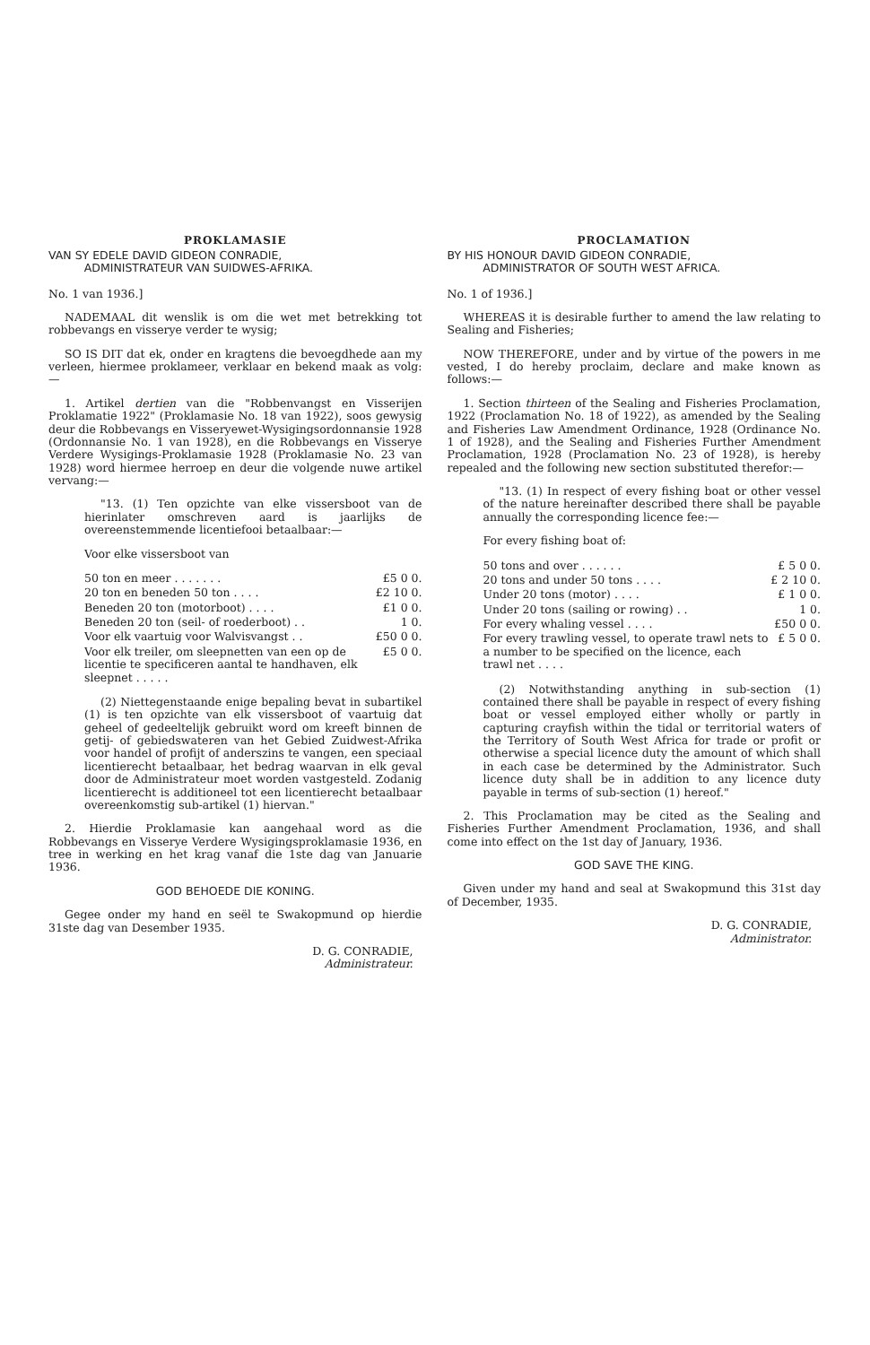PROKLAMASIE
VAN SY EDELE DAVID GIDEON CONRADIE,
ADMINISTRATEUR VAN SUIDWES-AFRIKA.
No. 1 van 1936.]
NADEMAAL dit wenslik is om die wet met betrekking tot robbevangs en visserye verder te wysig;
SO IS DIT dat ek, onder en kragtens die bevoegdhede aan my verleen, hiermee proklameer, verklaar en bekend maak as volg:—
1. Artikel dertien van die "Robbenvangst en Visserijen Proklamatie 1922" (Proklamasie No. 18 van 1922), soos gewysig deur die Robbevangs en Visseryewet-Wysigingsordonnansie 1928 (Ordonnansie No. 1 van 1928), en die Robbevangs en Visserye Verdere Wysigings-Proklamasie 1928 (Proklamasie No. 23 van 1928) word hiermee herroep en deur die volgende nuwe artikel vervang:—
"13. (1) Ten opzichte van elke vissersboot van de hierinlater omschreven aard is jaarlijks de overeenstemmende licentiefooi betaalbaar:—
Voor elke vissersboot van
| 50 ton en meer . . . . . . . | £5 0 0. |
| 20 ton en beneden 50 ton . . . . | £2 10 0. |
| Beneden 20 ton (motorboot) . . . . | £1 0 0. |
| Beneden 20 ton (seil- of roederboot) . . | 1 0. |
| Voor elk vaartuig voor Walvisvangst . . | £50 0 0. |
| Voor elk treiler, om sleepnetten van een op de licentie te specificeren aantal te handhaven, elk sleepnet . . . . . | £5 0 0. |
(2) Niettegenstaande enige bepaling bevat in subartikel (1) is ten opzichte van elk vissersboot of vaartuig dat geheel of gedeeltelijk gebruikt word om kreeft binnen de getij- of gebiedswateren van het Gebied Zuidwest-Afrika voor handel of profijt of anderszins te vangen, een speciaal licentierecht betaalbaar, het bedrag waarvan in elk geval door de Administrateur moet worden vastgesteld. Zodanig licentierecht is additioneel tot een licentierecht betaalbaar overeenkomstig sub-artikel (1) hiervan."
2. Hierdie Proklamasie kan aangehaal word as die Robbevangs en Visserye Verdere Wysigingsproklamasie 1936, en tree in werking en het krag vanaf die 1ste dag van Januarie 1936.
GOD BEHOEDE DIE KONING.
Gegee onder my hand en seël te Swakopmund op hierdie 31ste dag van Desember 1935.
D. G. CONRADIE,
Administrateur.
PROCLAMATION
BY HIS HONOUR DAVID GIDEON CONRADIE,
ADMINISTRATOR OF SOUTH WEST AFRICA.
No. 1 of 1936.]
WHEREAS it is desirable further to amend the law relating to Sealing and Fisheries;
NOW THEREFORE, under and by virtue of the powers in me vested, I do hereby proclaim, declare and make known as follows:—
1. Section thirteen of the Sealing and Fisheries Proclamation, 1922 (Proclamation No. 18 of 1922), as amended by the Sealing and Fisheries Law Amendment Ordinance, 1928 (Ordinance No. 1 of 1928), and the Sealing and Fisheries Further Amendment Proclamation, 1928 (Proclamation No. 23 of 1928), is hereby repealed and the following new section substituted therefor:—
"13. (1) In respect of every fishing boat or other vessel of the nature hereinafter described there shall be payable annually the corresponding licence fee:—
For every fishing boat of:
| 50 tons and over . . . . . . | £ 5 0 0. |
| 20 tons and under 50 tons . . . . | £ 2 10 0. |
| Under 20 tons (motor) . . . . | £ 1 0 0. |
| Under 20 tons (sailing or rowing) . . | 1 0. |
| For every whaling vessel . . . . | £50 0 0. |
| For every trawling vessel, to operate trawl nets to a number to be specified on the licence, each trawl net . . . . | £ 5 0 0. |
(2) Notwithstanding anything in sub-section (1) contained there shall be payable in respect of every fishing boat or vessel employed either wholly or partly in capturing crayfish within the tidal or territorial waters of the Territory of South West Africa for trade or profit or otherwise a special licence duty the amount of which shall in each case be determined by the Administrator. Such licence duty shall be in addition to any licence duty payable in terms of sub-section (1) hereof."
2. This Proclamation may be cited as the Sealing and Fisheries Further Amendment Proclamation, 1936, and shall come into effect on the 1st day of January, 1936.
GOD SAVE THE KING.
Given under my hand and seal at Swakopmund this 31st day of December, 1935.
D. G. CONRADIE,
Administrator.